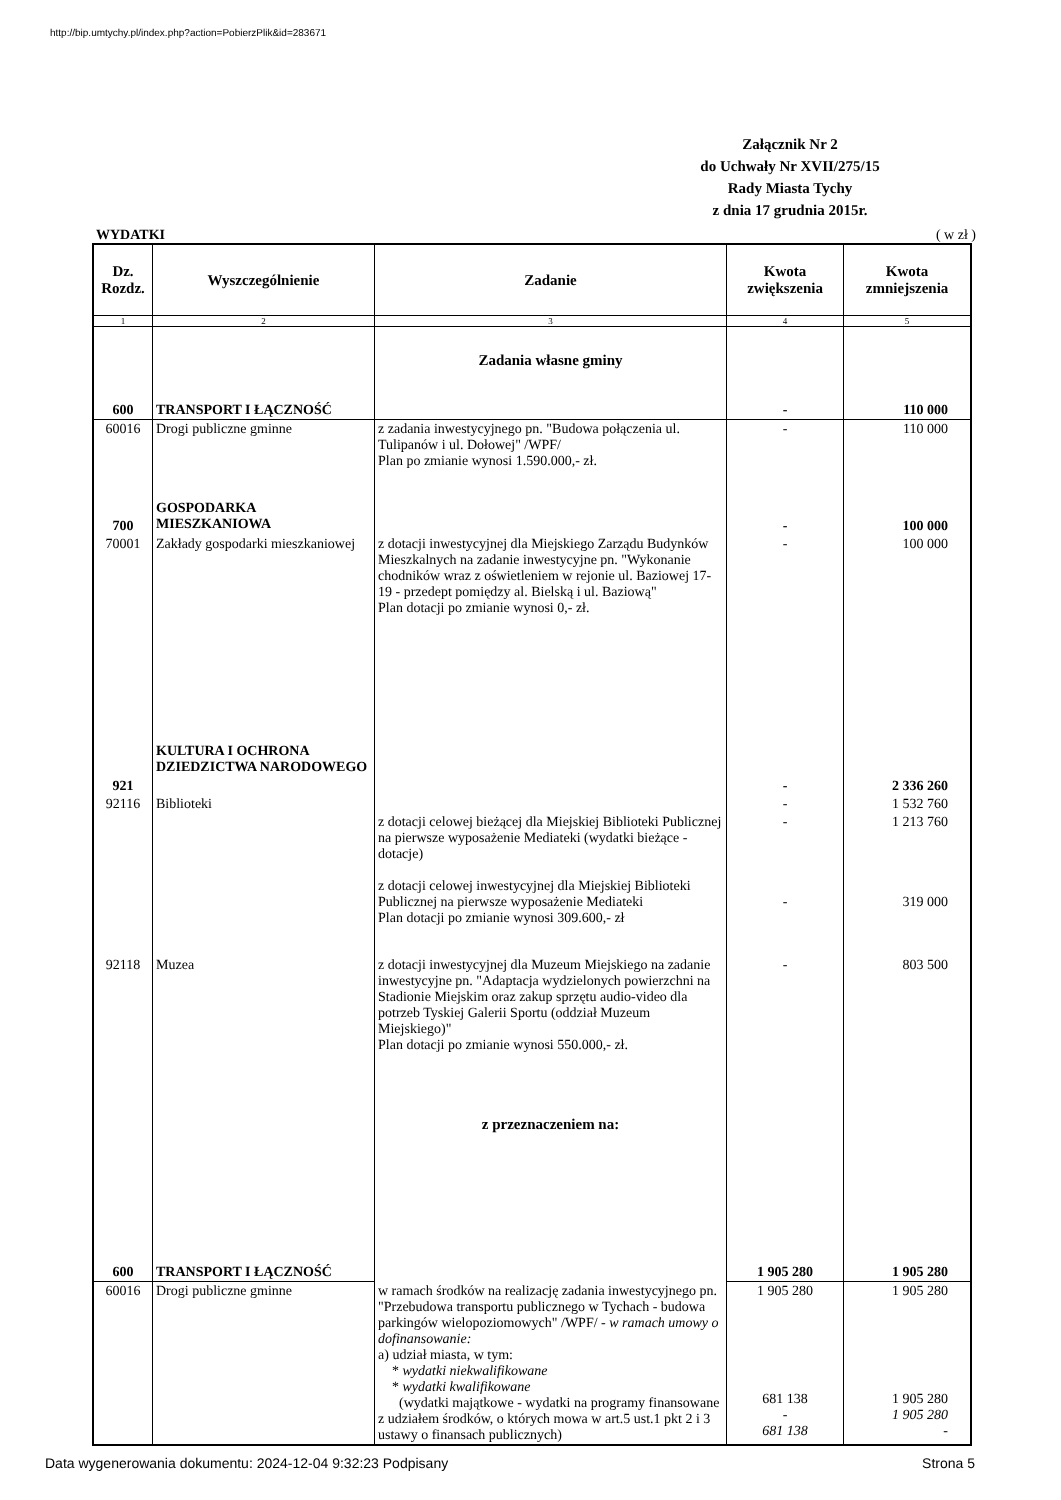http://bip.umtychy.pl/index.php?action=PobierzPlik&id=283671
Załącznik Nr 2
do Uchwały Nr XVII/275/15
Rady Miasta Tychy
z dnia 17 grudnia 2015r.
WYDATKI ( w zł )
| Dz. Rozdz. | Wyszczególnienie | Zadanie | Kwota zwiększenia | Kwota zmniejszenia |
| --- | --- | --- | --- | --- |
| 1 | 2 | 3 | 4 | 5 |
| 600 | TRANSPORT I ŁĄCZNOŚĆ | Zadania własne gminy | - | 110 000 |
| 60016 | Drogi publiczne gminne | z zadania inwestycyjnego pn. "Budowa połączenia ul. Tulipanów i ul. Dołowej" /WPF/ Plan po zmianie wynosi 1.590.000,- zł. | - | 110 000 |
| 700 | GOSPODARKA MIESZKANIOWA | | - | 100 000 |
| 70001 | Zakłady gospodarki mieszkaniowej | z dotacji inwestycyjnej dla Miejskiego Zarządu Budynków Mieszkalnych na zadanie inwestycyjne pn. "Wykonanie chodników wraz z oświetleniem w rejonie ul. Baziowej 17-19 - przedept pomiędzy al. Bielską i ul. Baziową" Plan dotacji po zmianie wynosi 0,- zł. | - | 100 000 |
| 921 | KULTURA I OCHRONA DZIEDZICTWA NARODOWEGO | | - | 2 336 260 |
| 92116 | Biblioteki | | - | 1 532 760 |
| | | z dotacji celowej bieżącej dla Miejskiej Biblioteki Publicznej na pierwsze wyposażenie Mediateki (wydatki bieżące - dotacje) z dotacji celowej inwestycyjnej dla Miejskiej Biblioteki Publicznej na pierwsze wyposażenie Mediateki Plan dotacji po zmianie wynosi 309.600,- zł | - - | 1 213 760 319 000 |
| 92118 | Muzea | z dotacji inwestycyjnej dla Muzeum Miejskiego na zadanie inwestycyjne pn. "Adaptacja wydzielonych powierzchni na Stadionie Miejskim oraz zakup sprzętu audio-video dla potrzeb Tyskiej Galerii Sportu (oddział Muzeum Miejskiego)" Plan dotacji po zmianie wynosi 550.000,- zł. z przeznaczeniem na: | - | 803 500 |
| 600 | TRANSPORT I ŁĄCZNOŚĆ | | 1 905 280 | 1 905 280 |
| 60016 | Drogi publiczne gminne | w ramach środków na realizację zadania inwestycyjnego pn. "Przebudowa transportu publicznego w Tychach - budowa parkingów wielopoziomowych" /WPF/ - w ramach umowy o dofinansowanie: a) udział miasta, w tym: * wydatki niekwalifikowane * wydatki kwalifikowane (wydatki majątkowe - wydatki na programy finansowane z udziałem środków, o których mowa w art.5 ust.1 pkt 2 i 3 ustawy o finansach publicznych) | 1 905 280 | 1 905 280 |
| | | | 681 138 - 681 138 | 1 905 280 1 905 280 - |
Data wygenerowania dokumentu: 2024-12-04 9:32:23 Podpisany Strona 5